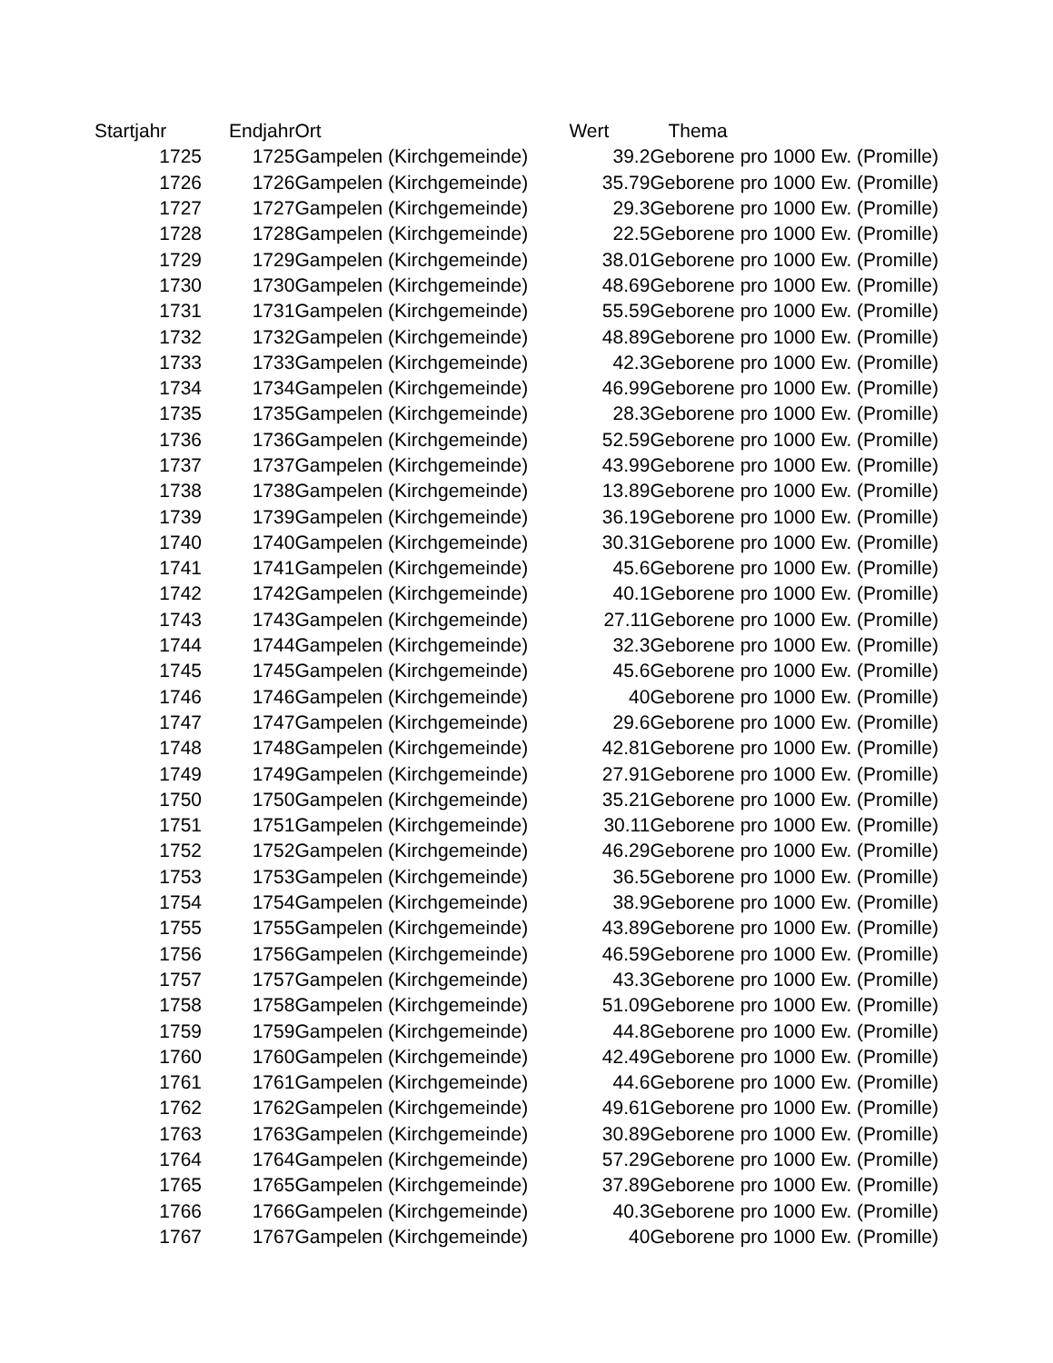| Startjahr | Endjahr | Ort | Wert | Thema |
| --- | --- | --- | --- | --- |
| 1725 | 1725 | Gampelen (Kirchgemeinde) | 39.2 | Geborene pro 1000 Ew. (Promille) |
| 1726 | 1726 | Gampelen (Kirchgemeinde) | 35.79 | Geborene pro 1000 Ew. (Promille) |
| 1727 | 1727 | Gampelen (Kirchgemeinde) | 29.3 | Geborene pro 1000 Ew. (Promille) |
| 1728 | 1728 | Gampelen (Kirchgemeinde) | 22.5 | Geborene pro 1000 Ew. (Promille) |
| 1729 | 1729 | Gampelen (Kirchgemeinde) | 38.01 | Geborene pro 1000 Ew. (Promille) |
| 1730 | 1730 | Gampelen (Kirchgemeinde) | 48.69 | Geborene pro 1000 Ew. (Promille) |
| 1731 | 1731 | Gampelen (Kirchgemeinde) | 55.59 | Geborene pro 1000 Ew. (Promille) |
| 1732 | 1732 | Gampelen (Kirchgemeinde) | 48.89 | Geborene pro 1000 Ew. (Promille) |
| 1733 | 1733 | Gampelen (Kirchgemeinde) | 42.3 | Geborene pro 1000 Ew. (Promille) |
| 1734 | 1734 | Gampelen (Kirchgemeinde) | 46.99 | Geborene pro 1000 Ew. (Promille) |
| 1735 | 1735 | Gampelen (Kirchgemeinde) | 28.3 | Geborene pro 1000 Ew. (Promille) |
| 1736 | 1736 | Gampelen (Kirchgemeinde) | 52.59 | Geborene pro 1000 Ew. (Promille) |
| 1737 | 1737 | Gampelen (Kirchgemeinde) | 43.99 | Geborene pro 1000 Ew. (Promille) |
| 1738 | 1738 | Gampelen (Kirchgemeinde) | 13.89 | Geborene pro 1000 Ew. (Promille) |
| 1739 | 1739 | Gampelen (Kirchgemeinde) | 36.19 | Geborene pro 1000 Ew. (Promille) |
| 1740 | 1740 | Gampelen (Kirchgemeinde) | 30.31 | Geborene pro 1000 Ew. (Promille) |
| 1741 | 1741 | Gampelen (Kirchgemeinde) | 45.6 | Geborene pro 1000 Ew. (Promille) |
| 1742 | 1742 | Gampelen (Kirchgemeinde) | 40.1 | Geborene pro 1000 Ew. (Promille) |
| 1743 | 1743 | Gampelen (Kirchgemeinde) | 27.11 | Geborene pro 1000 Ew. (Promille) |
| 1744 | 1744 | Gampelen (Kirchgemeinde) | 32.3 | Geborene pro 1000 Ew. (Promille) |
| 1745 | 1745 | Gampelen (Kirchgemeinde) | 45.6 | Geborene pro 1000 Ew. (Promille) |
| 1746 | 1746 | Gampelen (Kirchgemeinde) | 40 | Geborene pro 1000 Ew. (Promille) |
| 1747 | 1747 | Gampelen (Kirchgemeinde) | 29.6 | Geborene pro 1000 Ew. (Promille) |
| 1748 | 1748 | Gampelen (Kirchgemeinde) | 42.81 | Geborene pro 1000 Ew. (Promille) |
| 1749 | 1749 | Gampelen (Kirchgemeinde) | 27.91 | Geborene pro 1000 Ew. (Promille) |
| 1750 | 1750 | Gampelen (Kirchgemeinde) | 35.21 | Geborene pro 1000 Ew. (Promille) |
| 1751 | 1751 | Gampelen (Kirchgemeinde) | 30.11 | Geborene pro 1000 Ew. (Promille) |
| 1752 | 1752 | Gampelen (Kirchgemeinde) | 46.29 | Geborene pro 1000 Ew. (Promille) |
| 1753 | 1753 | Gampelen (Kirchgemeinde) | 36.5 | Geborene pro 1000 Ew. (Promille) |
| 1754 | 1754 | Gampelen (Kirchgemeinde) | 38.9 | Geborene pro 1000 Ew. (Promille) |
| 1755 | 1755 | Gampelen (Kirchgemeinde) | 43.89 | Geborene pro 1000 Ew. (Promille) |
| 1756 | 1756 | Gampelen (Kirchgemeinde) | 46.59 | Geborene pro 1000 Ew. (Promille) |
| 1757 | 1757 | Gampelen (Kirchgemeinde) | 43.3 | Geborene pro 1000 Ew. (Promille) |
| 1758 | 1758 | Gampelen (Kirchgemeinde) | 51.09 | Geborene pro 1000 Ew. (Promille) |
| 1759 | 1759 | Gampelen (Kirchgemeinde) | 44.8 | Geborene pro 1000 Ew. (Promille) |
| 1760 | 1760 | Gampelen (Kirchgemeinde) | 42.49 | Geborene pro 1000 Ew. (Promille) |
| 1761 | 1761 | Gampelen (Kirchgemeinde) | 44.6 | Geborene pro 1000 Ew. (Promille) |
| 1762 | 1762 | Gampelen (Kirchgemeinde) | 49.61 | Geborene pro 1000 Ew. (Promille) |
| 1763 | 1763 | Gampelen (Kirchgemeinde) | 30.89 | Geborene pro 1000 Ew. (Promille) |
| 1764 | 1764 | Gampelen (Kirchgemeinde) | 57.29 | Geborene pro 1000 Ew. (Promille) |
| 1765 | 1765 | Gampelen (Kirchgemeinde) | 37.89 | Geborene pro 1000 Ew. (Promille) |
| 1766 | 1766 | Gampelen (Kirchgemeinde) | 40.3 | Geborene pro 1000 Ew. (Promille) |
| 1767 | 1767 | Gampelen (Kirchgemeinde) | 40 | Geborene pro 1000 Ew. (Promille) |